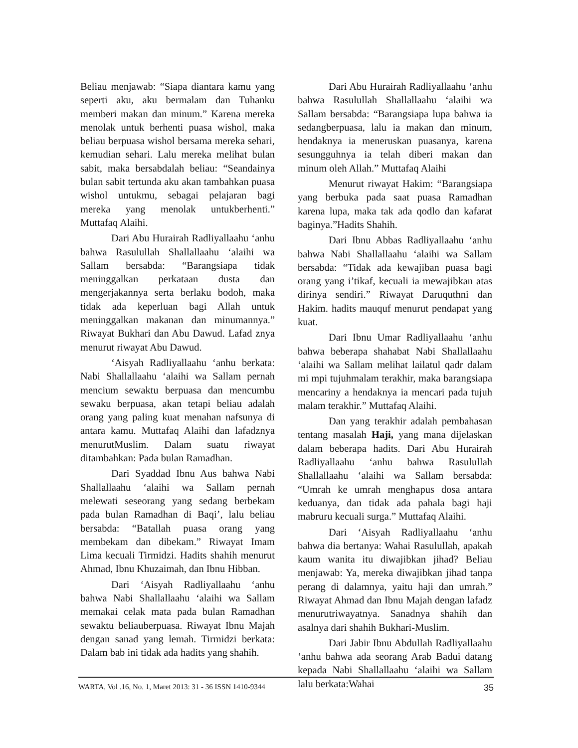Beliau menjawab: “Siapa diantara kamu yang seperti aku, aku bermalam dan Tuhanku memberi makan dan minum.” Karena mereka menolak untuk berhenti puasa wishol, maka beliau berpuasa wishol bersama mereka sehari, kemudian sehari. Lalu mereka melihat bulan sabit, maka bersabdalah beliau: “Seandainya bulan sabit tertunda aku akan tambahkan puasa wishol untukmu, sebagai pelajaran bagi mereka yang menolak untukberhenti.” Muttafaq Alaihi.
Dari Abu Hurairah Radliyallaahu ‘anhu bahwa Rasulullah Shallallaahu ‘alaihi wa Sallam bersabda: “Barangsiapa tidak meninggalkan perkataan dusta dan mengerjakannya serta berlaku bodoh, maka tidak ada keperluan bagi Allah untuk meninggalkan makanan dan minumannya.” Riwayat Bukhari dan Abu Dawud. Lafad znya menurut riwayat Abu Dawud.
‘Aisyah Radliyallaahu ‘anhu berkata: Nabi Shallallaahu ‘alaihi wa Sallam pernah mencium sewaktu berpuasa dan mencumbu sewaku berpuasa, akan tetapi beliau adalah orang yang paling kuat menahan nafsunya di antara kamu. Muttafaq Alaihi dan lafadznya menurutMuslim. Dalam suatu riwayat ditambahkan: Pada bulan Ramadhan.
Dari Syaddad Ibnu Aus bahwa Nabi Shallallaahu ‘alaihi wa Sallam pernah melewati seseorang yang sedang berbekam pada bulan Ramadhan di Baqi’, lalu beliau bersabda: “Batallah puasa orang yang membekam dan dibekam.” Riwayat Imam Lima kecuali Tirmidzi. Hadits shahih menurut Ahmad, Ibnu Khuzaimah, dan Ibnu Hibban.
Dari ‘Aisyah Radliyallaahu ‘anhu bahwa Nabi Shallallaahu ‘alaihi wa Sallam memakai celak mata pada bulan Ramadhan sewaktu beliauberpuasa. Riwayat Ibnu Majah dengan sanad yang lemah. Tirmidzi berkata: Dalam bab ini tidak ada hadits yang shahih.
Dari Abu Hurairah Radliyallaahu ‘anhu bahwa Rasulullah Shallallaahu ‘alaihi wa Sallam bersabda: “Barangsiapa lupa bahwa ia sedangberpuasa, lalu ia makan dan minum, hendaknya ia meneruskan puasanya, karena sesungguhnya ia telah diberi makan dan minum oleh Allah.” Muttafaq Alaihi
Menurut riwayat Hakim: “Barangsiapa yang berbuka pada saat puasa Ramadhan karena lupa, maka tak ada qodlo dan kafarat baginya.”Hadits Shahih.
Dari Ibnu Abbas Radliyallaahu ‘anhu bahwa Nabi Shallallaahu ‘alaihi wa Sallam bersabda: “Tidak ada kewajiban puasa bagi orang yang i’tikaf, kecuali ia mewajibkan atas dirinya sendiri.” Riwayat Daruquthni dan Hakim. hadits mauquf menurut pendapat yang kuat.
Dari Ibnu Umar Radliyallaahu ‘anhu bahwa beberapa shahabat Nabi Shallallaahu ‘alaihi wa Sallam melihat lailatul qadr dalam mi mpi tujuhmalam terakhir, maka barangsiapa mencariny a hendaknya ia mencari pada tujuh malam terakhir.” Muttafaq Alaihi.
Dan yang terakhir adalah pembahasan tentang masalah Haji, yang mana dijelaskan dalam beberapa hadits. Dari Abu Hurairah Radliyallaahu ‘anhu bahwa Rasulullah Shallallaahu ‘alaihi wa Sallam bersabda: “Umrah ke umrah menghapus dosa antara keduanya, dan tidak ada pahala bagi haji mabruru kecuali surga.” Muttafaq Alaihi.
Dari ‘Aisyah Radliyallaahu ‘anhu bahwa dia bertanya: Wahai Rasulullah, apakah kaum wanita itu diwajibkan jihad? Beliau menjawab: Ya, mereka diwajibkan jihad tanpa perang di dalamnya, yaitu haji dan umrah.” Riwayat Ahmad dan Ibnu Majah dengan lafadz menurutriwayatnya. Sanadnya shahih dan asalnya dari shahih Bukhari-Muslim.
Dari Jabir Ibnu Abdullah Radliyallaahu ‘anhu bahwa ada seorang Arab Badui datang kepada Nabi Shallallaahu ‘alaihi wa Sallam lalu berkata:Wahai
WARTA, Vol .16, No. 1, Maret 2013: 31 - 36 ISSN 1410-9344 35